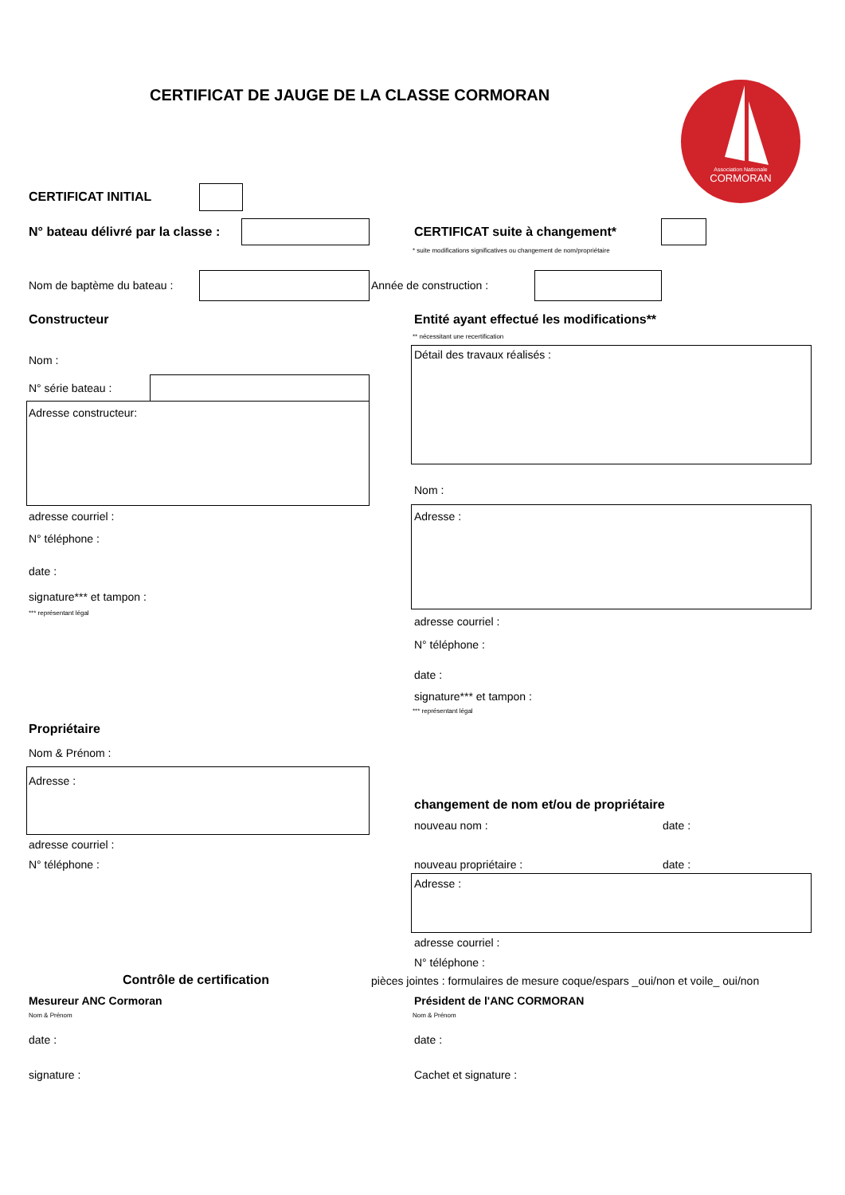CERTIFICAT DE JAUGE DE LA CLASSE CORMORAN
Association Nationale
CORMORAN
CERTIFICAT INITIAL
N° bateau délivré par la classe : CERTIFICAT suite à changement*
* suite modifications significatives ou changement de nom/propriétaire
Nom de baptème du bateau : Année de construction :
Constructeur Entité ayant effectué les modifications**
** nécessitant une recertification
Détail des travaux réalisés :
Nom :
N° série bateau :
Adresse constructeur:
Nom :
Adresse :
adresse courriel :
N° téléphone :
date :
signature*** et tampon :
*** représentant légal
adresse courriel :
N° téléphone :
date :
signature*** et tampon :
*** représentant légal
Propriétaire
Nom & Prénom :
Adresse :
changement de nom et/ou de propriétaire
nouveau nom : date :
adresse courriel :
N° téléphone : nouveau propriétaire : date :
Adresse :
adresse courriel :
N° téléphone :
Contrôle de certification pièces jointes : formulaires de mesure coque/espars _oui/non et voile_ oui/non
Mesureur ANC Cormoran Président de l'ANC CORMORAN
Nom & Prénom Nom & Prénom
date : date :
signature : Cachet et signature :